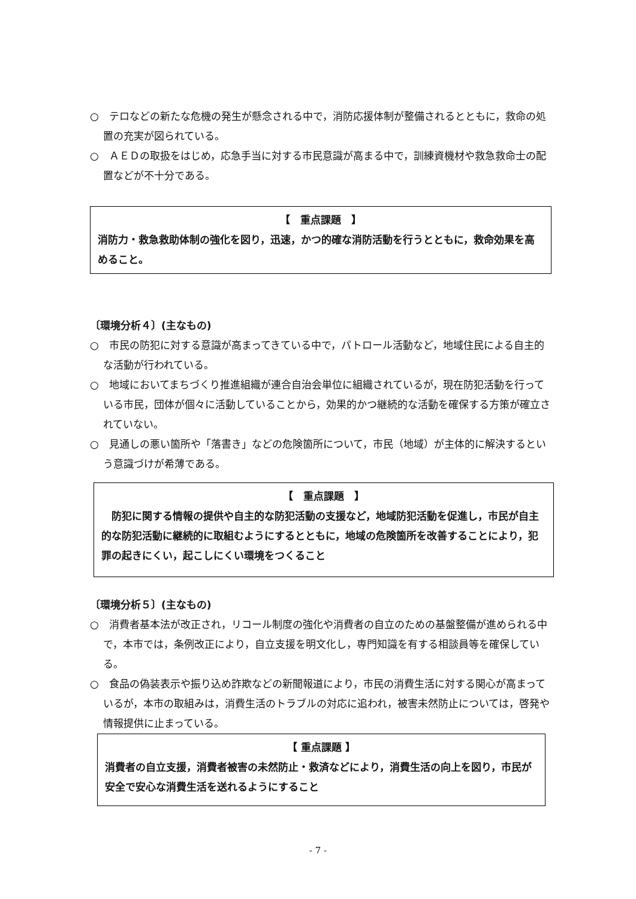○　テロなどの新たな危機の発生が懸念される中で，消防応援体制が整備されるとともに，救命の処置の充実が図られている。
○　ＡＥＤの取扱をはじめ，応急手当に対する市民意識が高まる中で，訓練資機材や救急救命士の配置などが不十分である。
【　重点課題　】
消防力・救急救助体制の強化を図り，迅速，かつ的確な消防活動を行うとともに，救命効果を高めること。
〔環境分析４〕(主なもの)
○　市民の防犯に対する意識が高まってきている中で，パトロール活動など，地域住民による自主的な活動が行われている。
○　地域においてまちづくり推進組織が連合自治会単位に組織されているが，現在防犯活動を行っている市民，団体が個々に活動していることから，効果的かつ継続的な活動を確保する方策が確立されていない。
○　見通しの悪い箇所や「落書き」などの危険箇所について，市民（地域）が主体的に解決するという意識づけが希薄である。
【　重点課題　】
　防犯に関する情報の提供や自主的な防犯活動の支援など，地域防犯活動を促進し，市民が自主的な防犯活動に継続的に取組むようにするとともに，地域の危険箇所を改善することにより，犯罪の起きにくい，起こしにくい環境をつくること
〔環境分析５〕(主なもの)
○　消費者基本法が改正され，リコール制度の強化や消費者の自立のための基盤整備が進められる中で，本市では，条例改正により，自立支援を明文化し，専門知識を有する相談員等を確保している。
○　食品の偽装表示や振り込め詐欺などの新聞報道により，市民の消費生活に対する関心が高まっているが，本市の取組みは，消費生活のトラブルの対応に追われ，被害未然防止については，啓発や情報提供に止まっている。
【 重点課題 】
消費者の自立支援，消費者被害の未然防止・救済などにより，消費生活の向上を図り，市民が安全で安心な消費生活を送れるようにすること
- 7 -